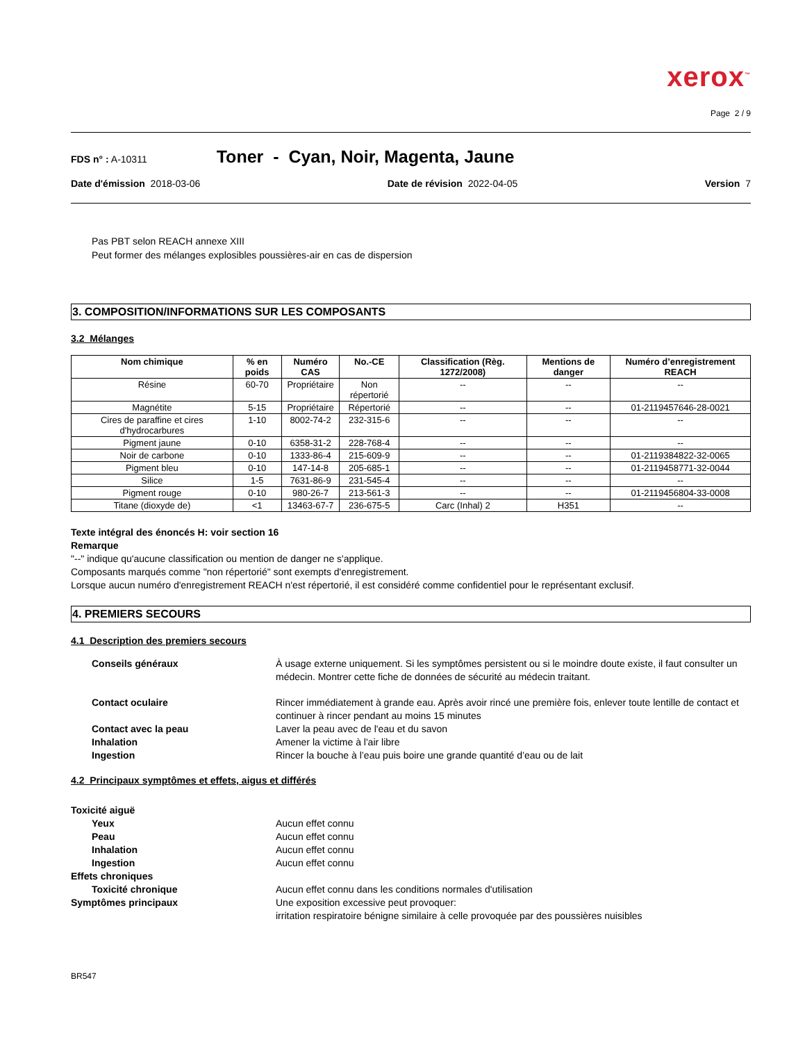xerox<sup>™</sup>
Page 2 / 9
FDS n° : A-10311 Toner - Cyan, Noir, Magenta, Jaune
Date d'émission 2018-03-06 Date de révision 2022-04-05 Version 7
Pas PBT selon REACH annexe XIII
Peut former des mélanges explosibles poussières-air en cas de dispersion
3. COMPOSITION/INFORMATIONS SUR LES COMPOSANTS
3.2 Mélanges
| Nom chimique | % en poids | Numéro CAS | No.-CE | Classification (Règ. 1272/2008) | Mentions de danger | Numéro d’enregistrement REACH |
| --- | --- | --- | --- | --- | --- | --- |
| Résine | 60-70 | Propriétaire | Non répertorié | -- | -- | -- |
| Magnétite | 5-15 | Propriétaire | Répertorié | -- | -- | 01-2119457646-28-0021 |
| Cires de paraffine et cires d'hydrocarbures | 1-10 | 8002-74-2 | 232-315-6 | -- | -- | -- |
| Pigment jaune | 0-10 | 6358-31-2 | 228-768-4 | -- | -- | -- |
| Noir de carbone | 0-10 | 1333-86-4 | 215-609-9 | -- | -- | 01-2119384822-32-0065 |
| Pigment bleu | 0-10 | 147-14-8 | 205-685-1 | -- | -- | 01-2119458771-32-0044 |
| Silice | 1-5 | 7631-86-9 | 231-545-4 | -- | -- | -- |
| Pigment rouge | 0-10 | 980-26-7 | 213-561-3 | -- | -- | 01-2119456804-33-0008 |
| Titane (dioxyde de) | <1 | 13463-67-7 | 236-675-5 | Carc (Inhal) 2 | H351 | -- |
Texte intégral des énoncés H: voir section 16
Remarque
"--" indique qu'aucune classification ou mention de danger ne s'applique.
Composants marqués comme "non répertorié" sont exempts d'enregistrement.
Lorsque aucun numéro d'enregistrement REACH n'est répertorié, il est considéré comme confidentiel pour le représentant exclusif.
4. PREMIERS SECOURS
4.1 Description des premiers secours
Conseils généraux À usage externe uniquement. Si les symptômes persistent ou si le moindre doute existe, il faut consulter un médecin. Montrer cette fiche de données de sécurité au médecin traitant.
Contact oculaire Rincer immédiatement à grande eau. Après avoir rincé une première fois, enlever toute lentille de contact et continuer à rincer pendant au moins 15 minutes
Contact avec la peau Laver la peau avec de l'eau et du savon
Inhalation Amener la victime à l'air libre
Ingestion Rincer la bouche à l’eau puis boire une grande quantité d’eau ou de lait
4.2 Principaux symptômes et effets, aigus et différés
Toxicité aiguë
Yeux Aucun effet connu
Peau Aucun effet connu
Inhalation Aucun effet connu
Ingestion Aucun effet connu
Effets chroniques
Toxicité chronique Aucun effet connu dans les conditions normales d'utilisation
Symptômes principaux Une exposition excessive peut provoquer:
irritation respiratoire bénigne similaire à celle provoquée par des poussières nuisibles
BR547